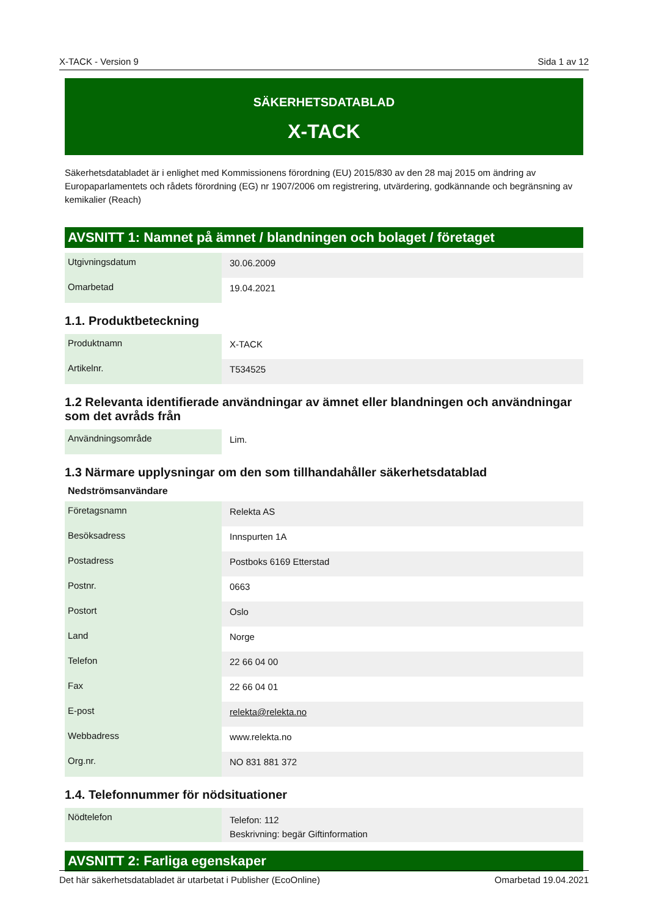X-TACK - Version 9 Sida 1 av 12
SÄKERHETSDATABLAD
X-TACK
Säkerhetsdatabladet är i enlighet med Kommissionens förordning (EU) 2015/830 av den 28 maj 2015 om ändring av Europaparlamentets och rådets förordning (EG) nr 1907/2006 om registrering, utvärdering, godkännande och begränsning av kemikalier (Reach)
AVSNITT 1: Namnet på ämnet / blandningen och bolaget / företaget
| Utgivningsdatum | 30.06.2009 |
| Omarbetad | 19.04.2021 |
1.1. Produktbeteckning
| Produktnamn | X-TACK |
| Artikelnr. | T534525 |
1.2 Relevanta identifierade användningar av ämnet eller blandningen och användningar som det avråds från
| Användningsområde | Lim. |
1.3 Närmare upplysningar om den som tillhandahåller säkerhetsdatablad
Nedströmsanvändare
| Företagsnamn | Relekta AS |
| Besöksadress | Innspurten 1A |
| Postadress | Postboks 6169 Etterstad |
| Postnr. | 0663 |
| Postort | Oslo |
| Land | Norge |
| Telefon | 22 66 04 00 |
| Fax | 22 66 04 01 |
| E-post | relekta@relekta.no |
| Webbadress | www.relekta.no |
| Org.nr. | NO 831 881 372 |
1.4. Telefonnummer för nödsituationer
| Nödtelefon | Telefon: 112 Beskrivning: begär Giftinformation |
AVSNITT 2: Farliga egenskaper
Det här säkerhetsdatabladet är utarbetat i Publisher (EcoOnline) Omarbetad 19.04.2021